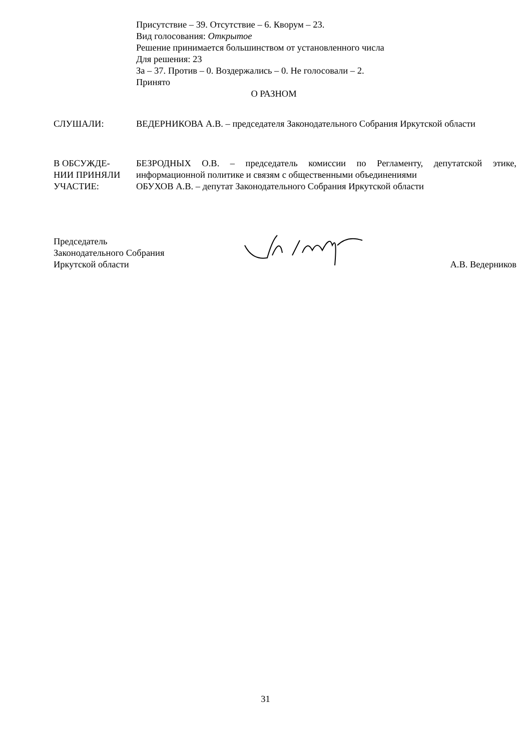Присутствие – 39. Отсутствие – 6. Кворум – 23.
Вид голосования: Открытое
Решение принимается большинством от установленного числа
Для решения: 23
За – 37. Против – 0. Воздержались – 0. Не голосовали – 2.
Принято
О РАЗНОМ
СЛУШАЛИ: ВЕДЕРНИКОВА А.В. – председателя Законодательного Собрания Иркутской области
В ОБСУЖДЕ-
НИИ ПРИНЯЛИ
УЧАСТИЕ:
БЕЗРОДНЫХ О.В. – председатель комиссии по Регламенту, депутатской этике, информационной политике и связям с общественными объединениями
ОБУХОВ А.В. – депутат Законодательного Собрания Иркутской области
Председатель
Законодательного Собрания
Иркутской области
А.В. Ведерников
31